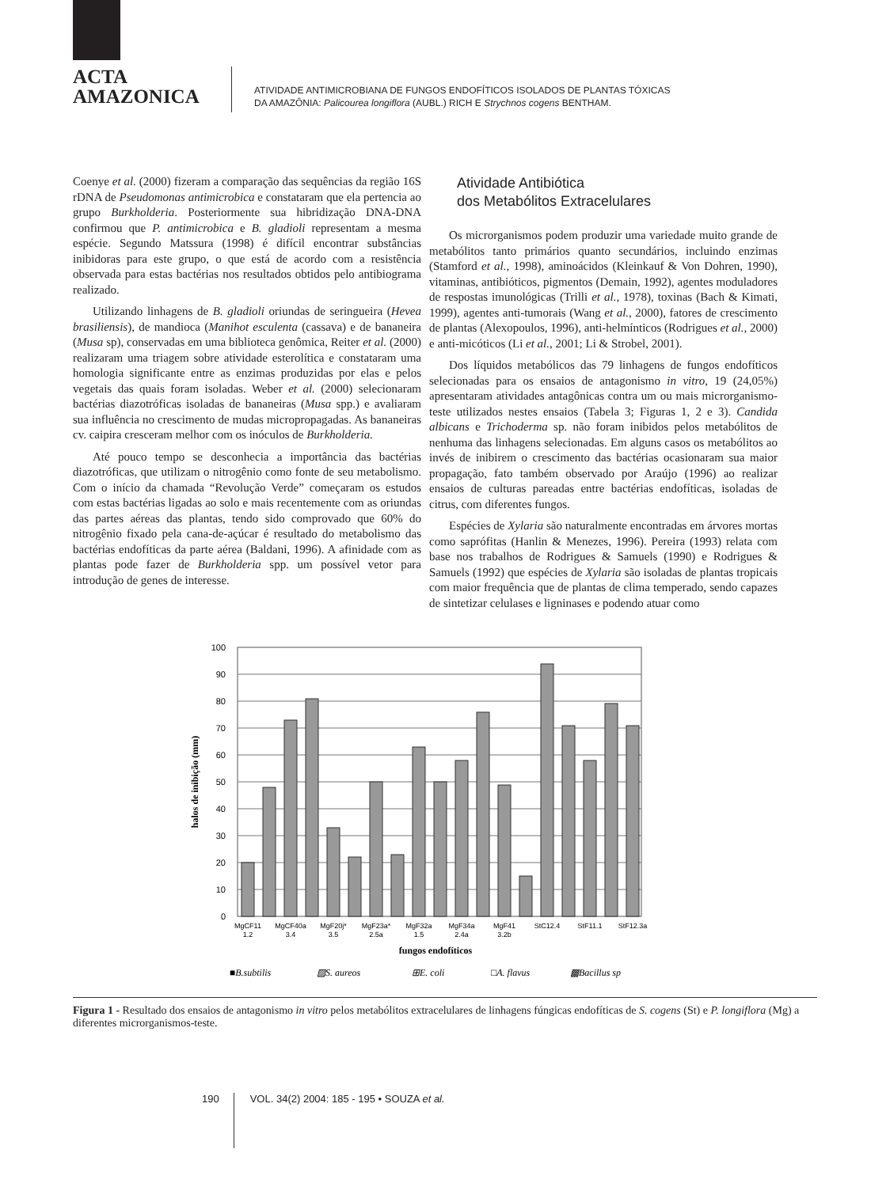ACTA
AMAZONICA
ATIVIDADE ANTIMICROBIANA DE FUNGOS ENDOFÍTICOS ISOLADOS DE PLANTAS TÓXICAS
DA AMAZÔNIA: Palicourea longiflora (AUBL.) RICH E Strychnos cogens BENTHAM.
Coenye et al. (2000) fizeram a comparação das sequências da região 16S rDNA de Pseudomonas antimicrobica e constataram que ela pertencia ao grupo Burkholderia. Posteriormente sua hibridização DNA-DNA confirmou que P. antimicrobica e B. gladioli representam a mesma espécie. Segundo Matssura (1998) é difícil encontrar substâncias inibidoras para este grupo, o que está de acordo com a resistência observada para estas bactérias nos resultados obtidos pelo antibiograma realizado.
Utilizando linhagens de B. gladioli oriundas de seringueira (Hevea brasiliensis), de mandioca (Manihot esculenta (cassava) e de bananeira (Musa sp), conservadas em uma biblioteca genômica, Reiter et al. (2000) realizaram uma triagem sobre atividade esterolítica e constataram uma homologia significante entre as enzimas produzidas por elas e pelos vegetais das quais foram isoladas. Weber et al. (2000) selecionaram bactérias diazotróficas isoladas de bananeiras (Musa spp.) e avaliaram sua influência no crescimento de mudas micropropagadas. As bananeiras cv. caipira cresceram melhor com os inóculos de Burkholderia.
Até pouco tempo se desconhecia a importância das bactérias diazotróficas, que utilizam o nitrogênio como fonte de seu metabolismo. Com o início da chamada “Revolução Verde” começaram os estudos com estas bactérias ligadas ao solo e mais recentemente com as oriundas das partes aéreas das plantas, tendo sido comprovado que 60% do nitrogênio fixado pela cana-de-açúcar é resultado do metabolismo das bactérias endofíticas da parte aérea (Baldani, 1996). A afinidade com as plantas pode fazer de Burkholderia spp. um possível vetor para introdução de genes de interesse.
Atividade Antibiótica
dos Metabólitos Extracelulares
Os microrganismos podem produzir uma variedade muito grande de metabólitos tanto primários quanto secundários, incluindo enzimas (Stamford et al., 1998), aminoácidos (Kleinkauf & Von Dohren, 1990), vitaminas, antibióticos, pigmentos (Demain, 1992), agentes moduladores de respostas imunológicas (Trilli et al., 1978), toxinas (Bach & Kimati, 1999), agentes anti-tumorais (Wang et al., 2000), fatores de crescimento de plantas (Alexopoulos, 1996), anti-helmínticos (Rodrigues et al., 2000) e anti-micóticos (Li et al., 2001; Li & Strobel, 2001).
Dos líquidos metabólicos das 79 linhagens de fungos endofíticos selecionadas para os ensaios de antagonismo in vitro, 19 (24,05%) apresentaram atividades antagônicas contra um ou mais microrganismo-teste utilizados nestes ensaios (Tabela 3; Figuras 1, 2 e 3). Candida albicans e Trichoderma sp. não foram inibidos pelos metabólitos de nenhuma das linhagens selecionadas. Em alguns casos os metabólitos ao invés de inibirem o crescimento das bactérias ocasionaram sua maior propagação, fato também observado por Araújo (1996) ao realizar ensaios de culturas pareadas entre bactérias endofíticas, isoladas de citrus, com diferentes fungos.
Espécies de Xylaria são naturalmente encontradas em árvores mortas como saprófitas (Hanlin & Menezes, 1996). Pereira (1993) relata com base nos trabalhos de Rodrigues & Samuels (1990) e Rodrigues & Samuels (1992) que espécies de Xylaria são isoladas de plantas tropicais com maior frequência que de plantas de clima temperado, sendo capazes de sintetizar celulases e ligninases e podendo atuar como
100
90
80
70
60
50
40
30
20
10
0
halos de inibição (mm)
MgCF11
1.2
MgCF40a
3.4
MgF20j*
3.5
MgF23a*
2.5a
MgF32a
1.5
MgF34a
2.4a
MgF41
3.2b
StC12.4
StF11.1
StF12.3a
fungos endofíticos
■B.subtilis
▨S. aureos
⊞E. coli
□A. flavus
▩Bacillus sp
Figura 1 - Resultado dos ensaios de antagonismo in vitro pelos metabólitos extracelulares de linhagens fúngicas endofíticas de S. cogens (St) e P. longiflora (Mg) a diferentes microrganismos-teste.
190
VOL. 34(2) 2004: 185 - 195 • SOUZA et al.